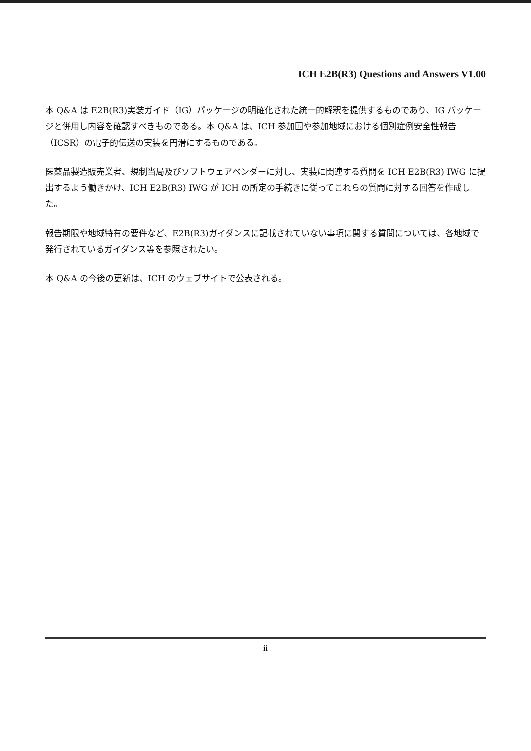ICH E2B(R3) Questions and Answers V1.00
本 Q&A は E2B(R3)実装ガイド（IG）パッケージの明確化された統一的解釈を提供するものであり、IG パッケージと併用し内容を確認すべきものである。本 Q&A は、ICH 参加国や参加地域における個別症例安全性報告（ICSR）の電子的伝送の実装を円滑にするものである。
医薬品製造販売業者、規制当局及びソフトウェアベンダーに対し、実装に関連する質問を ICH E2B(R3) IWG に提出するよう働きかけ、ICH E2B(R3) IWG が ICH の所定の手続きに従ってこれらの質問に対する回答を作成した。
報告期限や地域特有の要件など、E2B(R3)ガイダンスに記載されていない事項に関する質問については、各地域で発行されているガイダンス等を参照されたい。
本 Q&A の今後の更新は、ICH のウェブサイトで公表される。
ii